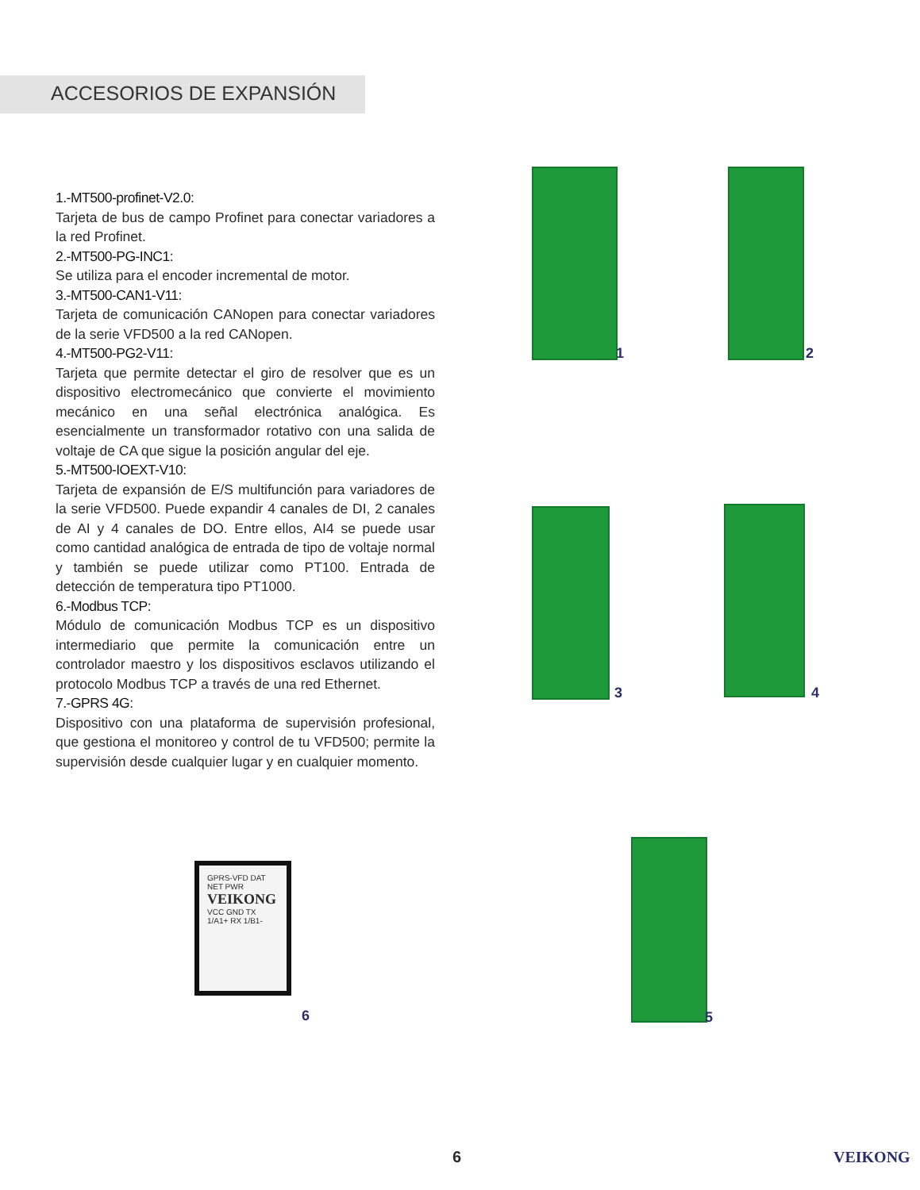ACCESORIOS DE EXPANSIÓN
1.-MT500-profinet-V2.0:
Tarjeta de bus de campo Profinet para conectar variadores a la red Profinet.
2.-MT500-PG-INC1:
Se utiliza para el encoder incremental de motor.
3.-MT500-CAN1-V11:
Tarjeta de comunicación CANopen para conectar variadores de la serie VFD500 a la red CANopen.
4.-MT500-PG2-V11:
Tarjeta que permite detectar el giro de resolver que es un dispositivo electromecánico que convierte el movimiento mecánico en una señal electrónica analógica. Es esencialmente un transformador rotativo con una salida de voltaje de CA que sigue la posición angular del eje.
5.-MT500-IOEXT-V10:
Tarjeta de expansión de E/S multifunción para variadores de la serie VFD500. Puede expandir 4 canales de DI, 2 canales de AI y 4 canales de DO. Entre ellos, AI4 se puede usar como cantidad analógica de entrada de tipo de voltaje normal y también se puede utilizar como PT100. Entrada de detección de temperatura tipo PT1000.
6.-Modbus TCP:
Módulo de comunicación Modbus TCP es un dispositivo intermediario que permite la comunicación entre un controlador maestro y los dispositivos esclavos utilizando el protocolo Modbus TCP a través de una red Ethernet.
7.-GPRS 4G:
Dispositivo con una plataforma de supervisión profesional, que gestiona el monitoreo y control de tu VFD500; permite la supervisión desde cualquier lugar y en cualquier momento.
1 2
3 4
5
GPRS-VFD DAT NET PWR
VEIKONG
VCC GND TX 1/A1+ RX 1/B1-
6
6 VEIKONG